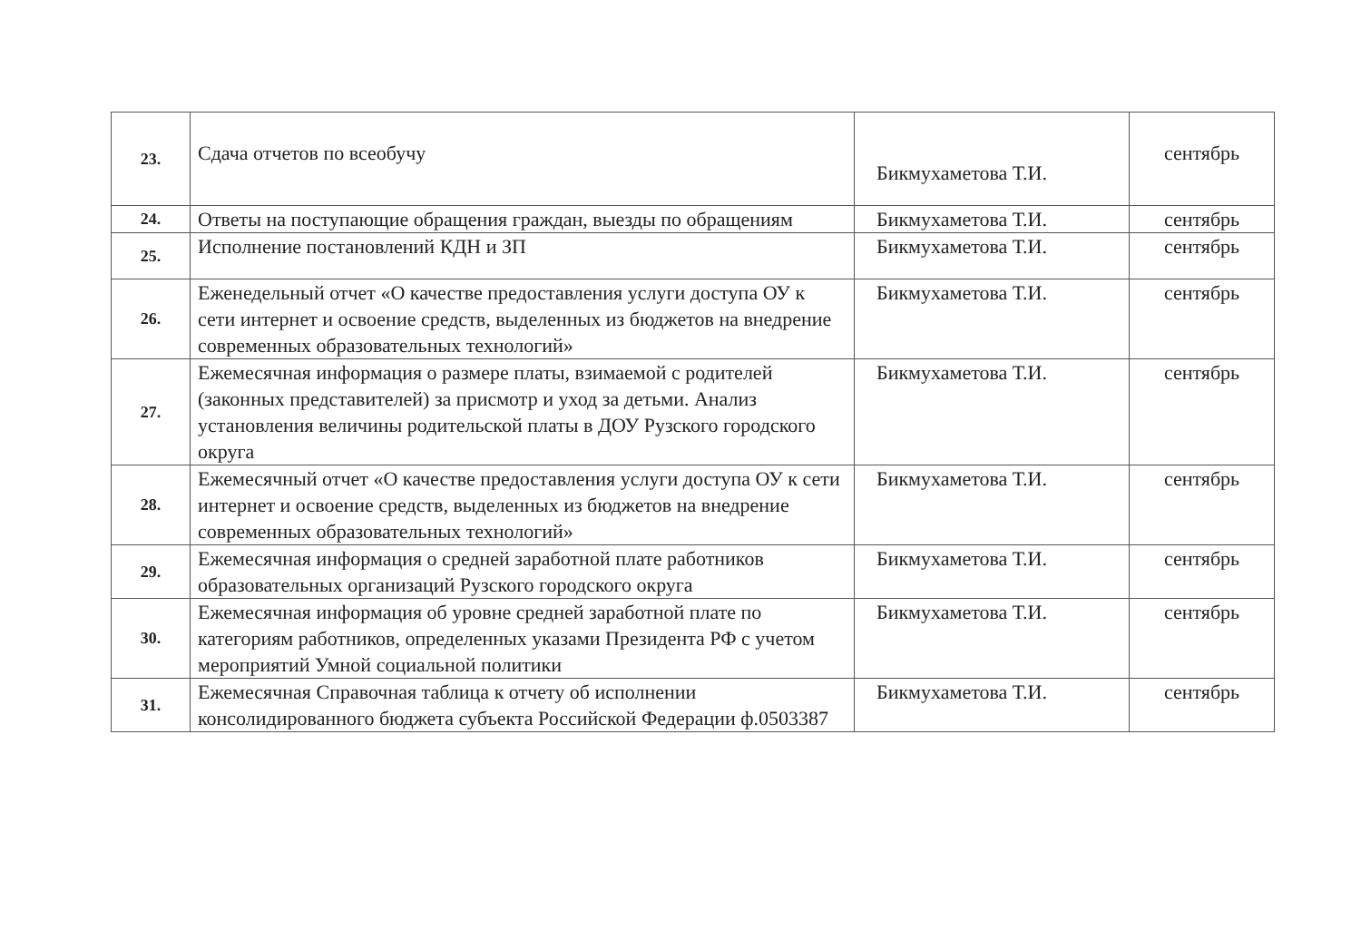| 23. | Сдача отчетов по всеобучу | Бикмухаметова Т.И. | сентябрь |
| 24. | Ответы на поступающие обращения граждан, выезды по обращениям | Бикмухаметова Т.И. | сентябрь |
| 25. | Исполнение постановлений КДН и ЗП | Бикмухаметова Т.И. | сентябрь |
| 26. | Еженедельный отчет «О качестве предоставления услуги доступа ОУ к сети интернет и освоение средств, выделенных из бюджетов на внедрение современных образовательных технологий» | Бикмухаметова Т.И. | сентябрь |
| 27. | Ежемесячная информация о размере платы, взимаемой с родителей (законных представителей) за присмотр и уход за детьми. Анализ установления величины родительской платы в ДОУ Рузского городского округа | Бикмухаметова Т.И. | сентябрь |
| 28. | Ежемесячный отчет «О качестве предоставления услуги доступа ОУ к сети интернет и освоение средств, выделенных из бюджетов на внедрение современных образовательных технологий» | Бикмухаметова Т.И. | сентябрь |
| 29. | Ежемесячная информация о средней заработной плате работников образовательных организаций Рузского городского округа | Бикмухаметова Т.И. | сентябрь |
| 30. | Ежемесячная информация об уровне средней заработной плате по категориям работников, определенных указами Президента РФ с учетом мероприятий Умной социальной политики | Бикмухаметова Т.И. | сентябрь |
| 31. | Ежемесячная Справочная таблица к отчету об исполнении консолидированного бюджета субъекта Российской Федерации ф.0503387 | Бикмухаметова Т.И. | сентябрь |